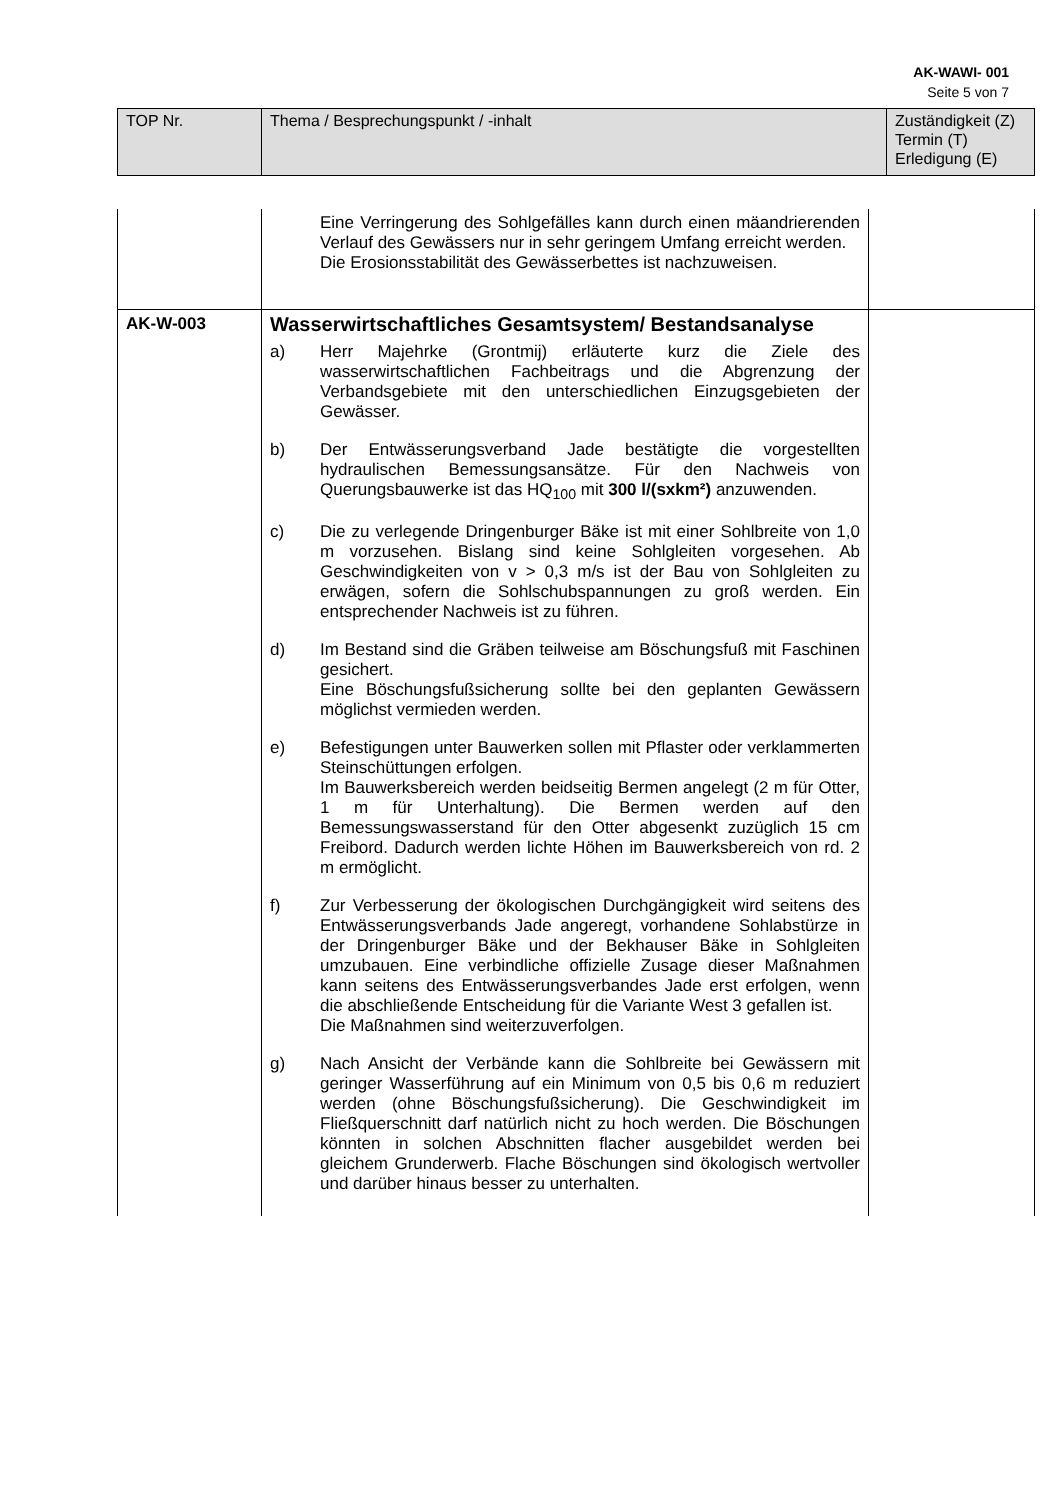AK-WAWI- 001
Seite 5 von 7
| TOP Nr. | Thema / Besprechungspunkt / -inhalt | Zuständigkeit (Z) Termin (T) Erledigung (E) |
| | Eine Verringerung des Sohlgefälles kann durch einen mäandrierenden Verlauf des Gewässers nur in sehr geringem Umfang erreicht werden. Die Erosionsstabilität des Gewässerbettes ist nachzuweisen. | |
| AK-W-003 | Wasserwirtschaftliches Gesamtsystem/ Bestandsanalyse a) Herr Majehrke (Grontmij) erläuterte kurz die Ziele des wasserwirtschaftlichen Fachbeitrags und die Abgrenzung der Verbandsgebiete mit den unterschiedlichen Einzugsgebieten der Gewässer. b) Der Entwässerungsverband Jade bestätigte die vorgestellten hydraulischen Bemessungsansätze. Für den Nachweis von Querungsbauwerke ist das HQ<sub>100</sub> mit 300 l/(sxkm²) anzuwenden. c) Die zu verlegende Dringenburger Bäke ist mit einer Sohlbreite von 1,0 m vorzusehen. Bislang sind keine Sohlgleiten vorgesehen. Ab Geschwindigkeiten von v > 0,3 m/s ist der Bau von Sohlgleiten zu erwägen, sofern die Sohlschubspannungen zu groß werden. Ein entsprechender Nachweis ist zu führen. d) Im Bestand sind die Gräben teilweise am Böschungsfuß mit Faschinen gesichert. Eine Böschungsfußsicherung sollte bei den geplanten Gewässern möglichst vermieden werden. e) Befestigungen unter Bauwerken sollen mit Pflaster oder verklammerten Steinschüttungen erfolgen. Im Bauwerksbereich werden beidseitig Bermen angelegt (2 m für Otter, 1 m für Unterhaltung). Die Bermen werden auf den Bemessungswasserstand für den Otter abgesenkt zuzüglich 15 cm Freibord. Dadurch werden lichte Höhen im Bauwerksbereich von rd. 2 m ermöglicht. f) Zur Verbesserung der ökologischen Durchgängigkeit wird seitens des Entwässerungsverbands Jade angeregt, vorhandene Sohlabstürze in der Dringenburger Bäke und der Bekhauser Bäke in Sohlgleiten umzubauen. Eine verbindliche offizielle Zusage dieser Maßnahmen kann seitens des Entwässerungsverbandes Jade erst erfolgen, wenn die abschließende Entscheidung für die Variante West 3 gefallen ist. Die Maßnahmen sind weiterzuverfolgen. g) Nach Ansicht der Verbände kann die Sohlbreite bei Gewässern mit geringer Wasserführung auf ein Minimum von 0,5 bis 0,6 m reduziert werden (ohne Böschungsfußsicherung). Die Geschwindigkeit im Fließquerschnitt darf natürlich nicht zu hoch werden. Die Böschungen könnten in solchen Abschnitten flacher ausgebildet werden bei gleichem Grunderwerb. Flache Böschungen sind ökologisch wertvoller und darüber hinaus besser zu unterhalten. | |